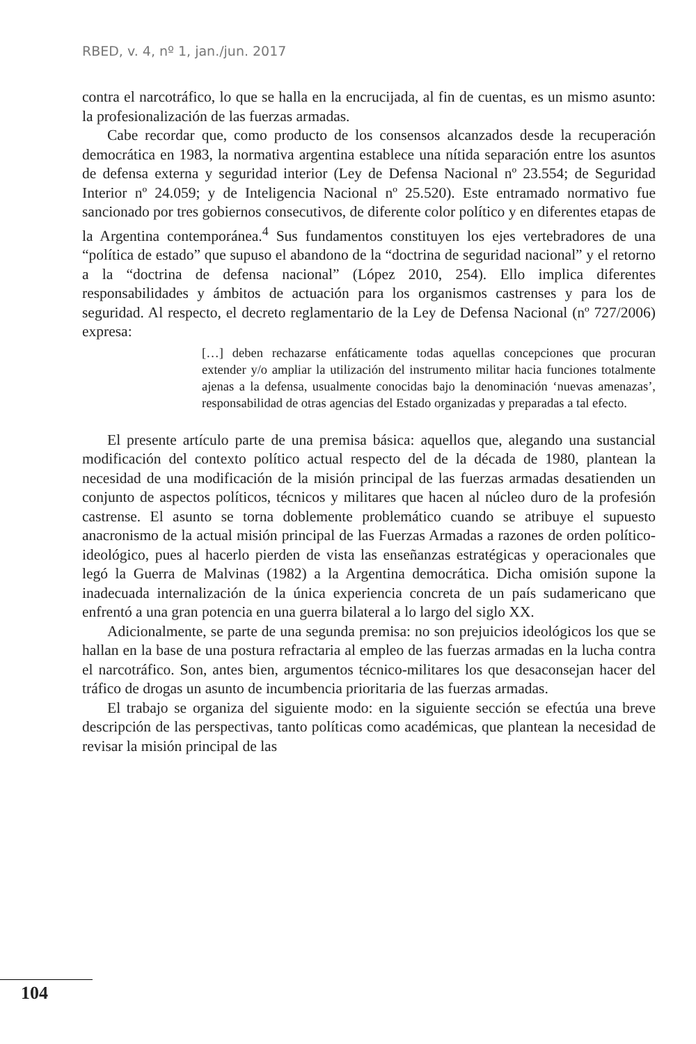RBED, v. 4, nº 1, jan./jun. 2017
contra el narcotráfico, lo que se halla en la encrucijada, al fin de cuentas, es un mismo asunto: la profesionalización de las fuerzas armadas.
Cabe recordar que, como producto de los consensos alcanzados desde la recuperación democrática en 1983, la normativa argentina establece una nítida separación entre los asuntos de defensa externa y seguridad interior (Ley de Defensa Nacional nº 23.554; de Seguridad Interior nº 24.059; y de Inteligencia Nacional nº 25.520). Este entramado normativo fue sancionado por tres gobiernos consecutivos, de diferente color político y en diferentes etapas de la Argentina contemporánea.<sup>4</sup> Sus fundamentos constituyen los ejes vertebradores de una “política de estado” que supuso el abandono de la “doctrina de seguridad nacional” y el retorno a la “doctrina de defensa nacional” (López 2010, 254). Ello implica diferentes responsabilidades y ámbitos de actuación para los organismos castrenses y para los de seguridad. Al respecto, el decreto reglamentario de la Ley de Defensa Nacional (nº 727/2006) expresa:
[…] deben rechazarse enfáticamente todas aquellas concepciones que procuran extender y/o ampliar la utilización del instrumento militar hacia funciones totalmente ajenas a la defensa, usualmente conocidas bajo la denominación ‘nuevas amenazas’, responsabilidad de otras agencias del Estado organizadas y preparadas a tal efecto.
El presente artículo parte de una premisa básica: aquellos que, alegando una sustancial modificación del contexto político actual respecto del de la década de 1980, plantean la necesidad de una modificación de la misión principal de las fuerzas armadas desatienden un conjunto de aspectos políticos, técnicos y militares que hacen al núcleo duro de la profesión castrense. El asunto se torna doblemente problemático cuando se atribuye el supuesto anacronismo de la actual misión principal de las Fuerzas Armadas a razones de orden político-ideológico, pues al hacerlo pierden de vista las enseñanzas estratégicas y operacionales que legó la Guerra de Malvinas (1982) a la Argentina democrática. Dicha omisión supone la inadecuada internalización de la única experiencia concreta de un país sudamericano que enfrentó a una gran potencia en una guerra bilateral a lo largo del siglo XX.
Adicionalmente, se parte de una segunda premisa: no son prejuicios ideológicos los que se hallan en la base de una postura refractaria al empleo de las fuerzas armadas en la lucha contra el narcotráfico. Son, antes bien, argumentos técnico-militares los que desaconsejan hacer del tráfico de drogas un asunto de incumbencia prioritaria de las fuerzas armadas.
El trabajo se organiza del siguiente modo: en la siguiente sección se efectúa una breve descripción de las perspectivas, tanto políticas como académicas, que plantean la necesidad de revisar la misión principal de las
104